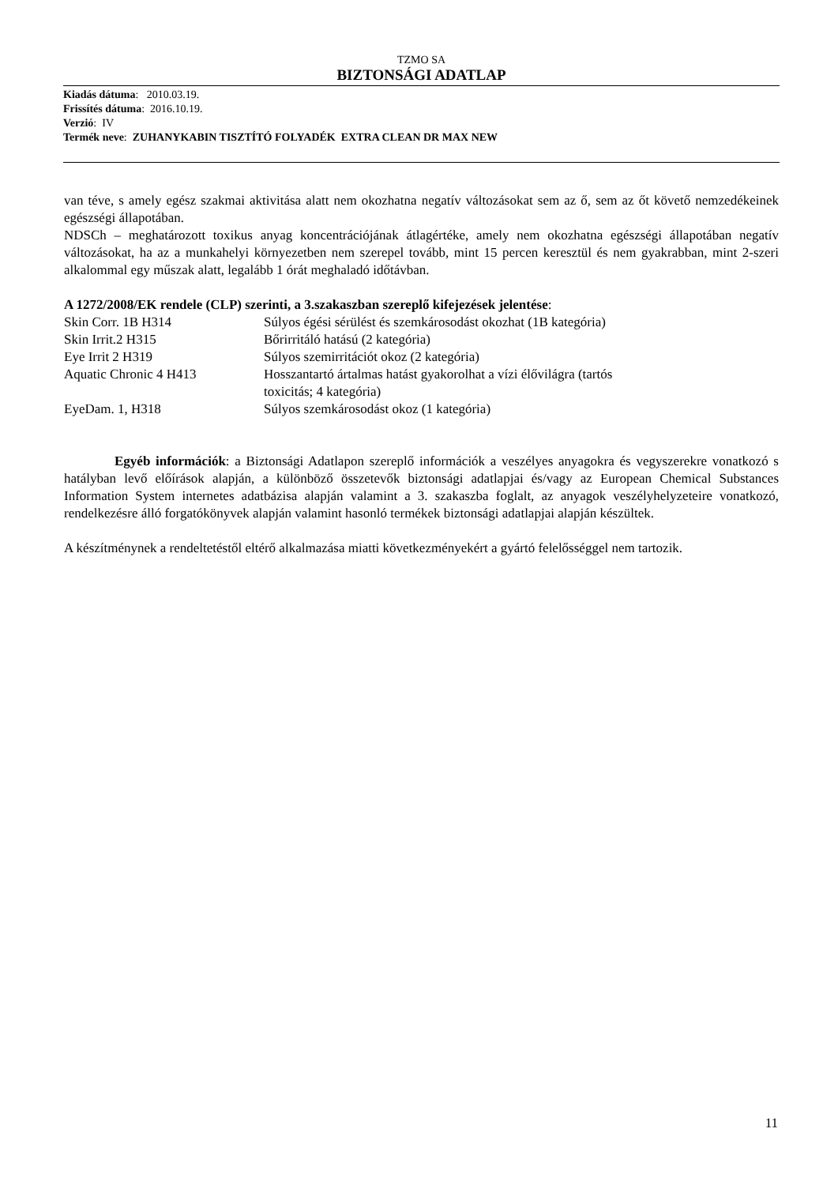TZMO SA
BIZTONSÁGI ADATLAP
Kiadás dátuma: 2010.03.19.
Frissítés dátuma: 2016.10.19.
Verzió: IV
Termék neve: ZUHANYKABIN TISZTÍTÓ FOLYADÉK EXTRA CLEAN DR MAX NEW
van téve, s amely egész szakmai aktivitása alatt nem okozhatna negatív változásokat sem az ő, sem az őt követő nemzedékeinek egészségi állapotában.
NDSCh – meghatározott toxikus anyag koncentrációjának átlagértéke, amely nem okozhatna egészségi állapotában negatív változásokat, ha az a munkahelyi környezetben nem szerepel tovább, mint 15 percen keresztül és nem gyakrabban, mint 2-szeri alkalommal egy műszak alatt, legalább 1 órát meghaladó időtávban.
A 1272/2008/EK rendele (CLP) szerinti, a 3.szakaszban szereplő kifejezések jelentése:
| Skin Corr. 1B H314 | Súlyos égési sérülést és szemkárosodást okozhat (1B kategória) |
| Skin Irrit.2 H315 | Bőrirritáló hatású (2 kategória) |
| Eye Irrit 2 H319 | Súlyos szemirritációt okoz (2 kategória) |
| Aquatic Chronic 4 H413 | Hosszantartó ártalmas hatást gyakorolhat a vízi élővilágra (tartós toxicitás; 4 kategória) |
| EyeDam. 1, H318 | Súlyos szemkárosodást okoz (1 kategória) |
Egyéb információk: a Biztonsági Adatlapon szereplő információk a veszélyes anyagokra és vegyszerekre vonatkozó s hatályban levő előírások alapján, a különböző összetevők biztonsági adatlapjai és/vagy az European Chemical Substances Information System internetes adatbázisa alapján valamint a 3. szakaszba foglalt, az anyagok veszélyhelyzeteire vonatkozó, rendelkezésre álló forgatókönyvek alapján valamint hasonló termékek biztonsági adatlapjai alapján készültek.
A készítménynek a rendeltetéstől eltérő alkalmazása miatti következményekért a gyártó felelősséggel nem tartozik.
11